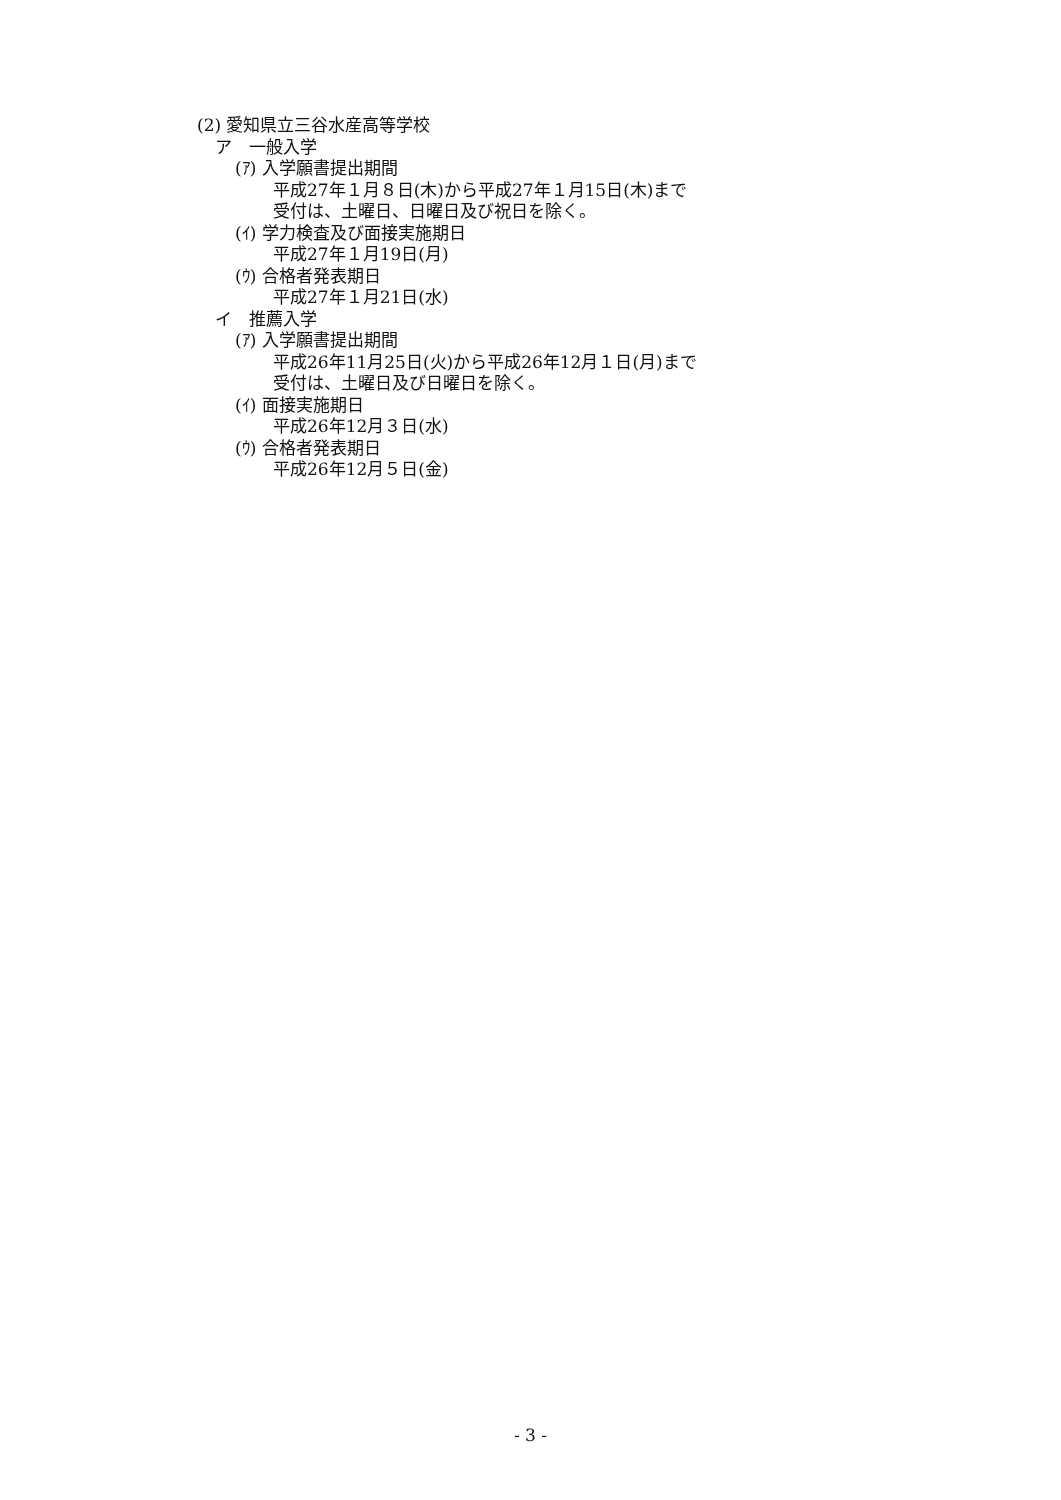(2) 愛知県立三谷水産高等学校
ア　一般入学
(ｱ) 入学願書提出期間
平成27年１月８日(木)から平成27年１月15日(木)まで
受付は、土曜日、日曜日及び祝日を除く。
(ｲ) 学力検査及び面接実施期日
平成27年１月19日(月)
(ｳ) 合格者発表期日
平成27年１月21日(水)
イ　推薦入学
(ｱ) 入学願書提出期間
平成26年11月25日(火)から平成26年12月１日(月)まで
受付は、土曜日及び日曜日を除く。
(ｲ) 面接実施期日
平成26年12月３日(水)
(ｳ) 合格者発表期日
平成26年12月５日(金)
- 3 -